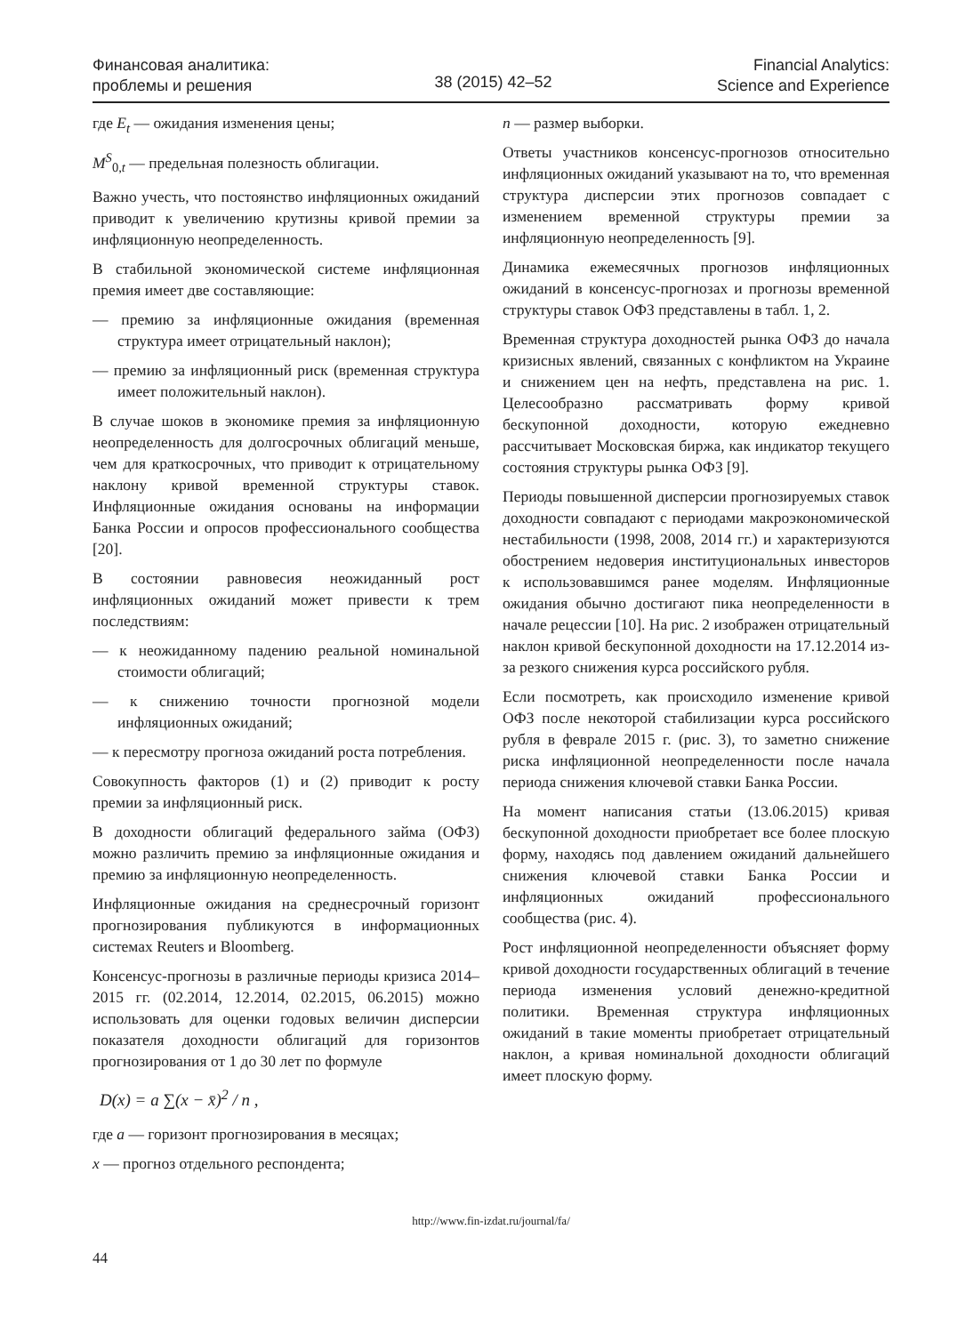Финансовая аналитика:
проблемы и решения
38 (2015) 42–52
Financial Analytics:
Science and Experience
где E<sub>t</sub> — ожидания изменения цены;
M<sup>S</sup><sub>0,t</sub> — предельная полезность облигации.
Важно учесть, что постоянство инфляционных ожиданий приводит к увеличению крутизны кривой премии за инфляционную неопределенность.
В стабильной экономической системе инфляционная премия имеет две составляющие:
— премию за инфляционные ожидания (временная структура имеет отрицательный наклон);
— премию за инфляционный риск (временная структура имеет положительный наклон).
В случае шоков в экономике премия за инфляционную неопределенность для долгосрочных облигаций меньше, чем для краткосрочных, что приводит к отрицательному наклону кривой временной структуры ставок. Инфляционные ожидания основаны на информации Банка России и опросов профессионального сообщества [20].
В состоянии равновесия неожиданный рост инфляционных ожиданий может привести к трем последствиям:
— к неожиданному падению реальной номинальной стоимости облигаций;
— к снижению точности прогнозной модели инфляционных ожиданий;
— к пересмотру прогноза ожиданий роста потребления.
Совокупность факторов (1) и (2) приводит к росту премии за инфляционный риск.
В доходности облигаций федерального займа (ОФЗ) можно различить премию за инфляционные ожидания и премию за инфляционную неопределенность.
Инфляционные ожидания на среднесрочный горизонт прогнозирования публикуются в информационных системах Reuters и Bloomberg.
Консенсус-прогнозы в различные периоды кризиса 2014–2015 гг. (02.2014, 12.2014, 02.2015, 06.2015) можно использовать для оценки годовых величин дисперсии показателя доходности облигаций для горизонтов прогнозирования от 1 до 30 лет по формуле
D(x) = a ∑(x − x̄)<sup>2</sup> / n ,
где a — горизонт прогнозирования в месяцах;
x — прогноз отдельного респондента;
n — размер выборки.
Ответы участников консенсус-прогнозов относительно инфляционных ожиданий указывают на то, что временная структура дисперсии этих прогнозов совпадает с изменением временной структуры премии за инфляционную неопределенность [9].
Динамика ежемесячных прогнозов инфляционных ожиданий в консенсус-прогнозах и прогнозы временной структуры ставок ОФЗ представлены в табл. 1, 2.
Временная структура доходностей рынка ОФЗ до начала кризисных явлений, связанных с конфликтом на Украине и снижением цен на нефть, представлена на рис. 1. Целесообразно рассматривать форму кривой бескупонной доходности, которую ежедневно рассчитывает Московская биржа, как индикатор текущего состояния структуры рынка ОФЗ [9].
Периоды повышенной дисперсии прогнозируемых ставок доходности совпадают с периодами макроэкономической нестабильности (1998, 2008, 2014 гг.) и характеризуются обострением недоверия институциональных инвесторов к использовавшимся ранее моделям. Инфляционные ожидания обычно достигают пика неопределенности в начале рецессии [10]. На рис. 2 изображен отрицательный наклон кривой бескупонной доходности на 17.12.2014 из-за резкого снижения курса российского рубля.
Если посмотреть, как происходило изменение кривой ОФЗ после некоторой стабилизации курса российского рубля в феврале 2015 г. (рис. 3), то заметно снижение риска инфляционной неопределенности после начала периода снижения ключевой ставки Банка России.
На момент написания статьи (13.06.2015) кривая бескупонной доходности приобретает все более плоскую форму, находясь под давлением ожиданий дальнейшего снижения ключевой ставки Банка России и инфляционных ожиданий профессионального сообщества (рис. 4).
Рост инфляционной неопределенности объясняет форму кривой доходности государственных облигаций в течение периода изменения условий денежно-кредитной политики. Временная структура инфляционных ожиданий в такие моменты приобретает отрицательный наклон, а кривая номинальной доходности облигаций имеет плоскую форму.
http://www.fin-izdat.ru/journal/fa/
44